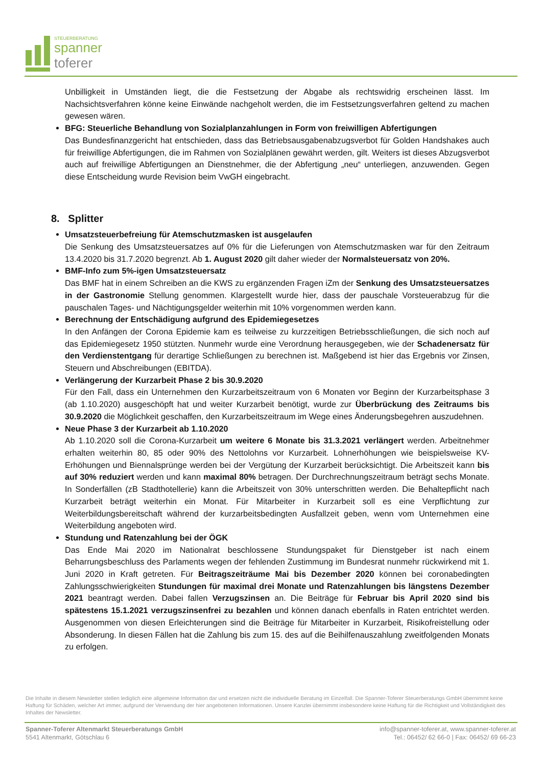STEUERBERATUNG
spanner
toferer
Unbilligkeit in Umständen liegt, die die Festsetzung der Abgabe als rechtswidrig erscheinen lässt. Im Nachsichtsverfahren könne keine Einwände nachgeholt werden, die im Festsetzungsverfahren geltend zu machen gewesen wären.
BFG: Steuerliche Behandlung von Sozialplanzahlungen in Form von freiwilligen Abfertigungen
Das Bundesfinanzgericht hat entschieden, dass das Betriebsausgabenabzugsverbot für Golden Handshakes auch für freiwillige Abfertigungen, die im Rahmen von Sozialplänen gewährt werden, gilt. Weiters ist dieses Abzugsverbot auch auf freiwillige Abfertigungen an Dienstnehmer, die der Abfertigung „neu“ unterliegen, anzuwenden. Gegen diese Entscheidung wurde Revision beim VwGH eingebracht.
8. Splitter
Umsatzsteuerbefreiung für Atemschutzmasken ist ausgelaufen
Die Senkung des Umsatzsteuersatzes auf 0% für die Lieferungen von Atemschutzmasken war für den Zeitraum 13.4.2020 bis 31.7.2020 begrenzt. Ab 1. August 2020 gilt daher wieder der Normalsteuersatz von 20%.
BMF-Info zum 5%-igen Umsatzsteuersatz
Das BMF hat in einem Schreiben an die KWS zu ergänzenden Fragen iZm der Senkung des Umsatzsteuersatzes in der Gastronomie Stellung genommen. Klargestellt wurde hier, dass der pauschale Vorsteuerabzug für die pauschalen Tages- und Nächtigungsgelder weiterhin mit 10% vorgenommen werden kann.
Berechnung der Entschädigung aufgrund des Epidemiegesetzes
In den Anfängen der Corona Epidemie kam es teilweise zu kurzzeitigen Betriebsschließungen, die sich noch auf das Epidemiegesetz 1950 stützten. Nunmehr wurde eine Verordnung herausgegeben, wie der Schadenersatz für den Verdienstentgang für derartige Schließungen zu berechnen ist. Maßgebend ist hier das Ergebnis vor Zinsen, Steuern und Abschreibungen (EBITDA).
Verlängerung der Kurzarbeit Phase 2 bis 30.9.2020
Für den Fall, dass ein Unternehmen den Kurzarbeitszeitraum von 6 Monaten vor Beginn der Kurzarbeitsphase 3 (ab 1.10.2020) ausgeschöpft hat und weiter Kurzarbeit benötigt, wurde zur Überbrückung des Zeitraums bis 30.9.2020 die Möglichkeit geschaffen, den Kurzarbeitszeitraum im Wege eines Änderungsbegehren auszudehnen.
Neue Phase 3 der Kurzarbeit ab 1.10.2020
Ab 1.10.2020 soll die Corona-Kurzarbeit um weitere 6 Monate bis 31.3.2021 verlängert werden. Arbeitnehmer erhalten weiterhin 80, 85 oder 90% des Nettolohns vor Kurzarbeit. Lohnerhöhungen wie beispielsweise KV-Erhöhungen und Biennalsprünge werden bei der Vergütung der Kurzarbeit berücksichtigt. Die Arbeitszeit kann bis auf 30% reduziert werden und kann maximal 80% betragen. Der Durchrechnungszeitraum beträgt sechs Monate. In Sonderfällen (zB Stadthotellerie) kann die Arbeitszeit von 30% unterschritten werden. Die Behaltepflicht nach Kurzarbeit beträgt weiterhin ein Monat. Für Mitarbeiter in Kurzarbeit soll es eine Verpflichtung zur Weiterbildungsbereitschaft während der kurzarbeitsbedingten Ausfallzeit geben, wenn vom Unternehmen eine Weiterbildung angeboten wird.
Stundung und Ratenzahlung bei der ÖGK
Das Ende Mai 2020 im Nationalrat beschlossene Stundungspaket für Dienstgeber ist nach einem Beharrungsbeschluss des Parlaments wegen der fehlenden Zustimmung im Bundesrat nunmehr rückwirkend mit 1. Juni 2020 in Kraft getreten. Für Beitragszeiträume Mai bis Dezember 2020 können bei coronabedingten Zahlungsschwierigkeiten Stundungen für maximal drei Monate und Ratenzahlungen bis längstens Dezember 2021 beantragt werden. Dabei fallen Verzugszinsen an. Die Beiträge für Februar bis April 2020 sind bis spätestens 15.1.2021 verzugszinsenfrei zu bezahlen und können danach ebenfalls in Raten entrichtet werden. Ausgenommen von diesen Erleichterungen sind die Beiträge für Mitarbeiter in Kurzarbeit, Risikofreistellung oder Absonderung. In diesen Fällen hat die Zahlung bis zum 15. des auf die Beihilfenauszahlung zweitfolgenden Monats zu erfolgen.
Die Inhalte in diesem Newsletter stellen lediglich eine allgemeine Information dar und ersetzen nicht die individuelle Beratung im Einzelfall. Die Spanner-Toferer Steuerberatungs GmbH übernimmt keine Haftung für Schäden, welcher Art immer, aufgrund der Verwendung der hier angebotenen Informationen. Unsere Kanzlei übernimmt insbesondere keine Haftung für die Richtigkeit und Vollständigkeit des Inhaltes der Newsletter.
Spanner-Toferer Altenmarkt Steuerberatungs GmbH
5541 Altenmarkt, Götschlau 6
info@spanner-toferer.at, www.spanner-toferer.at
Tel.: 06452/ 62 66-0 | Fax: 06452/ 69 66-23